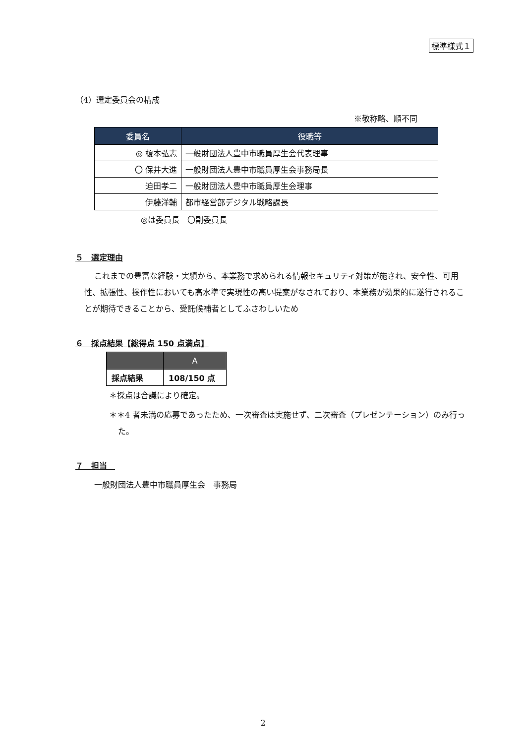標準様式１
（4）選定委員会の構成
※敬称略、順不同
| 委員名 | 役職等 |
| --- | --- |
| ◎ 榎本弘志 | 一般財団法人豊中市職員厚生会代表理事 |
| 〇 保井大進 | 一般財団法人豊中市職員厚生会事務局長 |
| 迫田孝二 | 一般財団法人豊中市職員厚生会理事 |
| 伊藤洋輔 | 都市経営部デジタル戦略課長 |
◎は委員長　〇副委員長
５　選定理由
これまでの豊富な経験・実績から、本業務で求められる情報セキュリティ対策が施され、安全性、可用性、拡張性、操作性においても高水準で実現性の高い提案がなされており、本業務が効果的に遂行されることが期待できることから、受託候補者としてふさわしいため
６　採点結果【総得点 150 点満点】
| | A |
| --- | --- |
| 採点結果 | 108/150 点 |
＊採点は合議により確定。
＊＊4 者未満の応募であったため、一次審査は実施せず、二次審査（プレゼンテーション）のみ行った。
７　担当　
一般財団法人豊中市職員厚生会　事務局
2